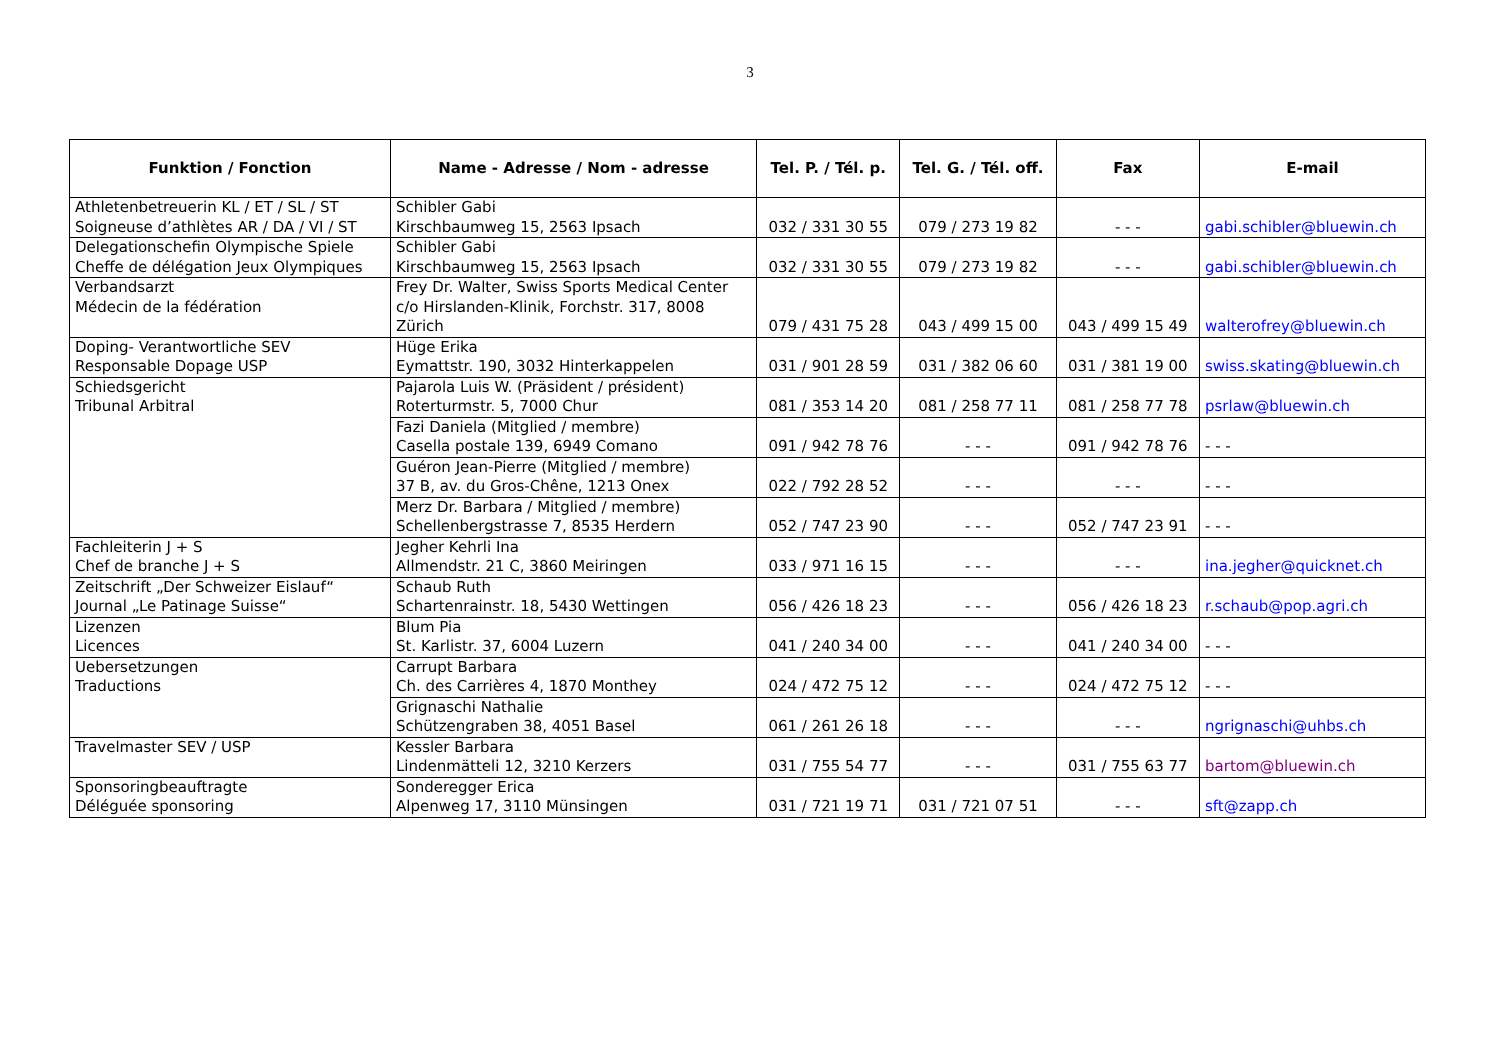3
| Funktion / Fonction | Name - Adresse / Nom - adresse | Tel. P. / Tél. p. | Tel. G. / Tél. off. | Fax | E-mail |
| --- | --- | --- | --- | --- | --- |
| Athletenbetreuerin KL / ET / SL / ST Soigneuse d’athlètes AR / DA / VI / ST | Schibler Gabi Kirschbaumweg 15, 2563 Ipsach | 032 / 331 30 55 | 079 / 273 19 82 | - - - | gabi.schibler@bluewin.ch |
| Delegationschefin Olympische Spiele Cheffe de délégation Jeux Olympiques | Schibler Gabi Kirschbaumweg 15, 2563 Ipsach | 032 / 331 30 55 | 079 / 273 19 82 | - - - | gabi.schibler@bluewin.ch |
| Verbandsarzt Médecin de la fédération | Frey Dr. Walter, Swiss Sports Medical Center c/o Hirslanden-Klinik, Forchstr. 317, 8008 Zürich | 079 / 431 75 28 | 043 / 499 15 00 | 043 / 499 15 49 | walterofrey@bluewin.ch |
| Doping- Verantwortliche SEV Responsable Dopage USP | Hüge Erika Eymattstr. 190, 3032 Hinterkappelen | 031 / 901 28 59 | 031 / 382 06 60 | 031 / 381 19 00 | swiss.skating@bluewin.ch |
| Schiedsgericht Tribunal Arbitral | Pajarola Luis W. (Präsident / président) Roterturmstr. 5, 7000 Chur | 081 / 353 14 20 | 081 / 258 77 11 | 081 / 258 77 78 | psrlaw@bluewin.ch |
| | Fazi Daniela (Mitglied / membre) Casella postale 139, 6949 Comano | 091 / 942 78 76 | - - - | 091 / 942 78 76 | - - - |
| | Guéron Jean-Pierre (Mitglied / membre) 37 B, av. du Gros-Chêne, 1213 Onex | 022 / 792 28 52 | - - - | - - - | - - - |
| | Merz Dr. Barbara / Mitglied / membre) Schellenbergstrasse 7, 8535 Herdern | 052 / 747 23 90 | - - - | 052 / 747 23 91 | - - - |
| Fachleiterin J + S Chef de branche J + S | Jegher Kehrli Ina Allmendstr. 21 C, 3860 Meiringen | 033 / 971 16 15 | - - - | - - - | ina.jegher@quicknet.ch |
| Zeitschrift „Der Schweizer Eislauf“ Journal „Le Patinage Suisse“ | Schaub Ruth Schartenrainstr. 18, 5430 Wettingen | 056 / 426 18 23 | - - - | 056 / 426 18 23 | r.schaub@pop.agri.ch |
| Lizenzen Licences | Blum Pia St. Karlistr. 37, 6004 Luzern | 041 / 240 34 00 | - - - | 041 / 240 34 00 | - - - |
| Uebersetzungen Traductions | Carrupt Barbara Ch. des Carrières 4, 1870 Monthey | 024 / 472 75 12 | - - - | 024 / 472 75 12 | - - - |
| | Grignaschi Nathalie Schützengraben 38, 4051 Basel | 061 / 261 26 18 | - - - | - - - | ngrignaschi@uhbs.ch |
| Travelmaster SEV / USP | Kessler Barbara Lindenmätteli 12, 3210 Kerzers | 031 / 755 54 77 | - - - | 031 / 755 63 77 | bartom@bluewin.ch |
| Sponsoringbeauftragte Déléguée sponsoring | Sonderegger Erica Alpenweg 17, 3110 Münsingen | 031 / 721 19 71 | 031 / 721 07 51 | - - - | sft@zapp.ch |